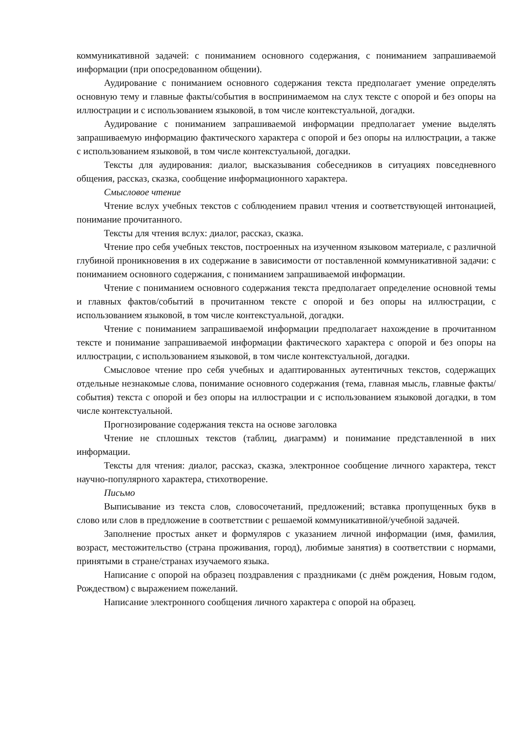коммуникативной задачей: с пониманием основного содержания, с пониманием запрашиваемой информации (при опосредованном общении).
Аудирование с пониманием основного содержания текста предполагает умение определять основную тему и главные факты/события в воспринимаемом на слух тексте с опорой и без опоры на иллюстрации и с использованием языковой, в том числе контекстуальной, догадки.
Аудирование с пониманием запрашиваемой информации предполагает умение выделять запрашиваемую информацию фактического характера с опорой и без опоры на иллюстрации, а также с использованием языковой, в том числе контекстуальной, догадки.
Тексты для аудирования: диалог, высказывания собеседников в ситуациях повседневного общения, рассказ, сказка, сообщение информационного характера.
Смысловое чтение
Чтение вслух учебных текстов с соблюдением правил чтения и соответствующей интонацией, понимание прочитанного.
Тексты для чтения вслух: диалог, рассказ, сказка.
Чтение про себя учебных текстов, построенных на изученном языковом материале, с различной глубиной проникновения в их содержание в зависимости от поставленной коммуникативной задачи: с пониманием основного содержания, с пониманием запрашиваемой информации.
Чтение с пониманием основного содержания текста предполагает определение основной темы и главных фактов/событий в прочитанном тексте с опорой и без опоры на иллюстрации, с использованием языковой, в том числе контекстуальной, догадки.
Чтение с пониманием запрашиваемой информации предполагает нахождение в прочитанном тексте и понимание запрашиваемой информации фактического характера с опорой и без опоры на иллюстрации, с использованием языковой, в том числе контекстуальной, догадки.
Смысловое чтение про себя учебных и адаптированных аутентичных текстов, содержащих отдельные незнакомые слова, понимание основного содержания (тема, главная мысль, главные факты/события) текста с опорой и без опоры на иллюстрации и с использованием языковой догадки, в том числе контекстуальной.
Прогнозирование содержания текста на основе заголовка
Чтение не сплошных текстов (таблиц, диаграмм) и понимание представленной в них информации.
Тексты для чтения: диалог, рассказ, сказка, электронное сообщение личного характера, текст научно-популярного характера, стихотворение.
Письмо
Выписывание из текста слов, словосочетаний, предложений; вставка пропущенных букв в слово или слов в предложение в соответствии с решаемой коммуникативной/учебной задачей.
Заполнение простых анкет и формуляров с указанием личной информации (имя, фамилия, возраст, местожительство (страна проживания, город), любимые занятия) в соответствии с нормами, принятыми в стране/странах изучаемого языка.
Написание с опорой на образец поздравления с праздниками (с днём рождения, Новым годом, Рождеством) с выражением пожеланий.
Написание электронного сообщения личного характера с опорой на образец.